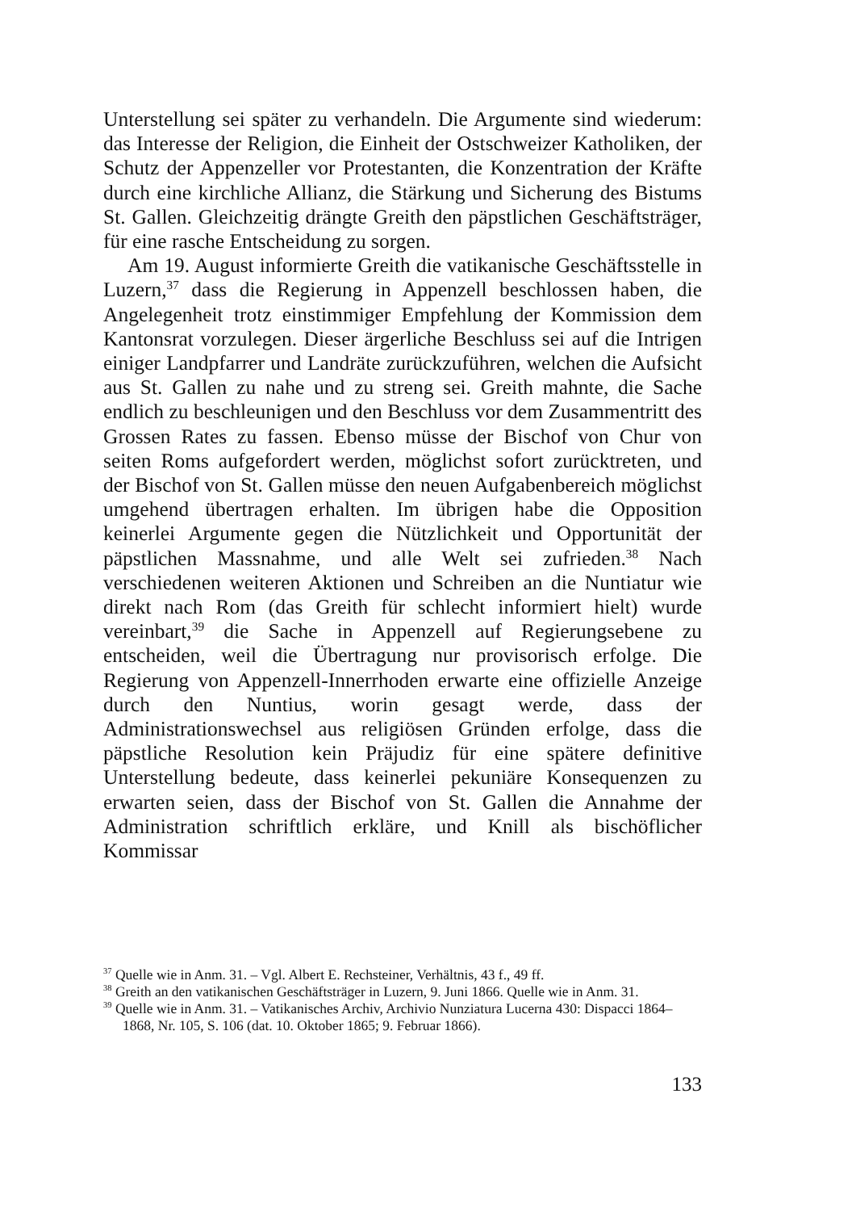Unterstellung sei später zu verhandeln. Die Argumente sind wiederum: das Interesse der Religion, die Einheit der Ostschweizer Katholiken, der Schutz der Appenzeller vor Protestanten, die Konzentration der Kräfte durch eine kirchliche Allianz, die Stärkung und Sicherung des Bistums St. Gallen. Gleichzeitig drängte Greith den päpstlichen Geschäftsträger, für eine rasche Entscheidung zu sorgen.
Am 19. August informierte Greith die vatikanische Geschäftsstelle in Luzern,<sup>37</sup> dass die Regierung in Appenzell beschlossen haben, die Angelegenheit trotz einstimmiger Empfehlung der Kommission dem Kantonsrat vorzulegen. Dieser ärgerliche Beschluss sei auf die Intrigen einiger Landpfarrer und Landräte zurückzuführen, welchen die Aufsicht aus St. Gallen zu nahe und zu streng sei. Greith mahnte, die Sache endlich zu beschleunigen und den Beschluss vor dem Zusammentritt des Grossen Rates zu fassen. Ebenso müsse der Bischof von Chur von seiten Roms aufgefordert werden, möglichst sofort zurücktreten, und der Bischof von St. Gallen müsse den neuen Aufgabenbereich möglichst umgehend übertragen erhalten. Im übrigen habe die Opposition keinerlei Argumente gegen die Nützlichkeit und Opportunität der päpstlichen Massnahme, und alle Welt sei zufrieden.<sup>38</sup> Nach verschiedenen weiteren Aktionen und Schreiben an die Nuntiatur wie direkt nach Rom (das Greith für schlecht informiert hielt) wurde vereinbart,<sup>39</sup> die Sache in Appenzell auf Regierungsebene zu entscheiden, weil die Übertragung nur provisorisch erfolge. Die Regierung von Appenzell-Innerrhoden erwarte eine offizielle Anzeige durch den Nuntius, worin gesagt werde, dass der Administrationswechsel aus religiösen Gründen erfolge, dass die päpstliche Resolution kein Präjudiz für eine spätere definitive Unterstellung bedeute, dass keinerlei pekuniäre Konsequenzen zu erwarten seien, dass der Bischof von St. Gallen die Annahme der Administration schriftlich erkläre, und Knill als bischöflicher Kommissar
<sup>37</sup> Quelle wie in Anm. 31. – Vgl. Albert E. Rechsteiner, Verhältnis, 43 f., 49 ff.
<sup>38</sup> Greith an den vatikanischen Geschäftsträger in Luzern, 9. Juni 1866. Quelle wie in Anm. 31.
<sup>39</sup> Quelle wie in Anm. 31. – Vatikanisches Archiv, Archivio Nunziatura Lucerna 430: Dispacci 1864–1868, Nr. 105, S. 106 (dat. 10. Oktober 1865; 9. Februar 1866).
133